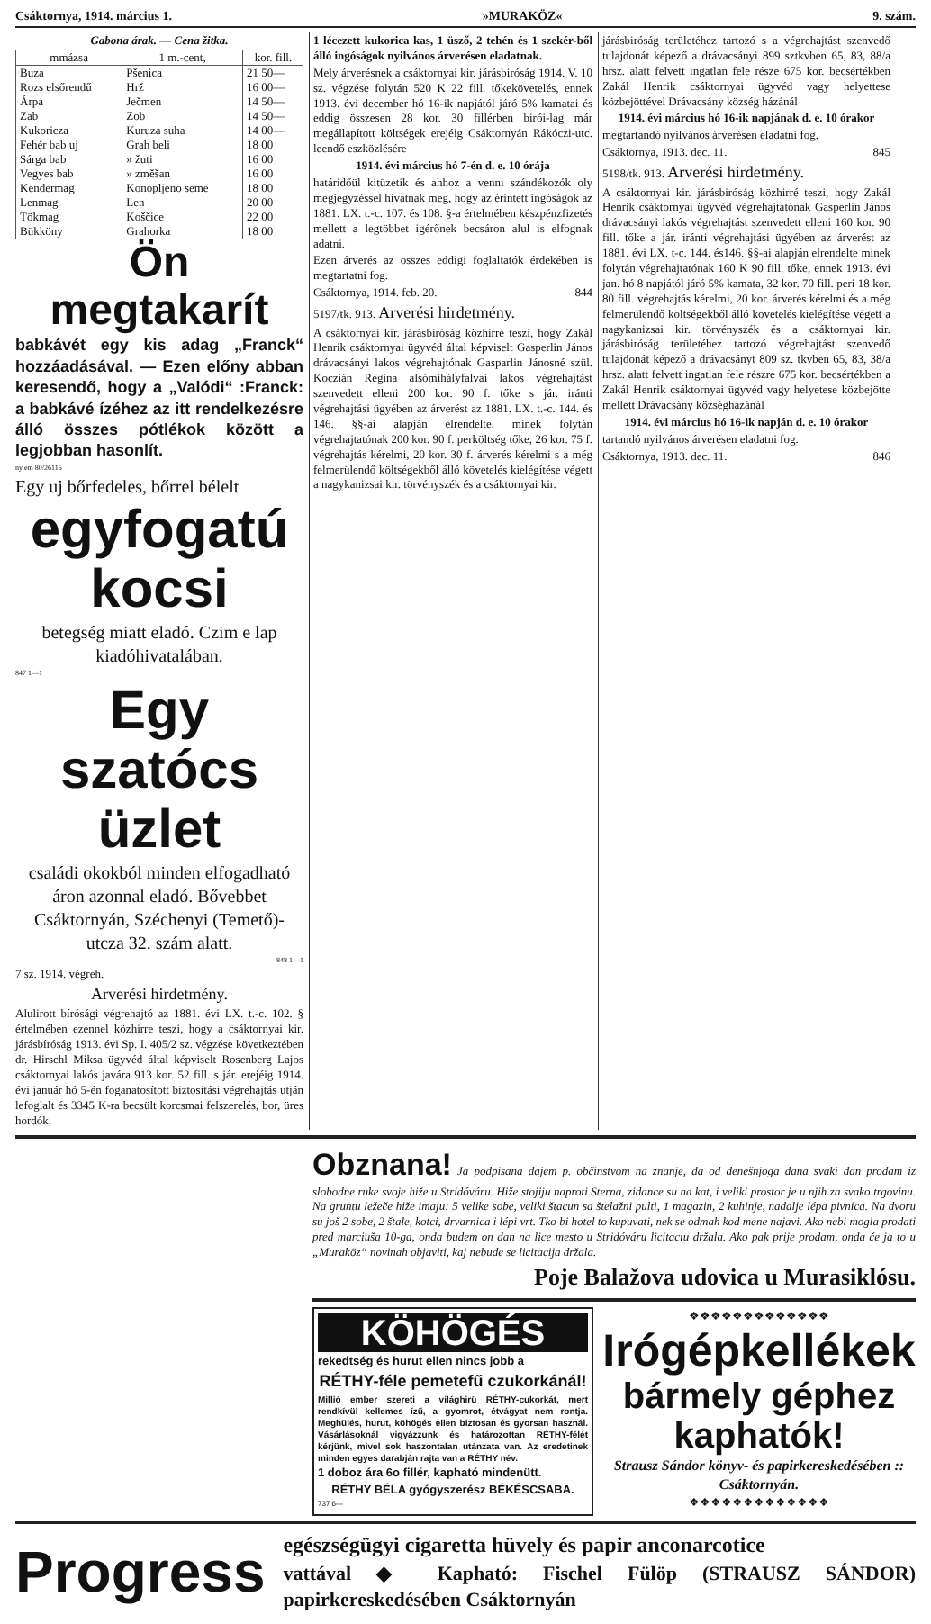Csáktornya, 1914. március 1. »MURAKÖZ« 9. szám.
Gabona árak. — Cena žitka.
| mmázsa | 1 m.-cent, | kor. fill. |
| --- | --- | --- |
| Buza | Pšenica | 21 50— |
| Rozs elsőrendű | Hrž | 16 00— |
| Árpa | Ječmen | 14 50— |
| Zab | Zob | 14 50— |
| Kukoricza | Kuruza suha | 14 00— |
| Fehér bab uj | Grah beli | 18 00 |
| Sárga bab | » žuti | 16 00 |
| Vegyes bab | » změšan | 16 00 |
| Kendermag | Konopljeno seme | 18 00 |
| Lenmag | Len | 20 00 |
| Tökmag | Koščice | 22 00 |
| Bükköny | Grahorka | 18 00 |
Ön megtakarít
babkávét egy kis adag „Franck“ hozzáadásával. — Ezen előny abban keresendő, hogy a „Valódi“ :Franck: a babkávé ízéhez az itt rendelkezésre álló összes pótlékok között a legjobban hasonlít.
ny em 80/26115
Egy uj bőrfedeles, bőrrel bélelt
egyfogatú kocsi
betegség miatt eladó. Czim e lap kiadóhivatalában.
847 1—1
Egy szatócs üzlet
családi okokból minden elfogadható áron azonnal eladó. Bővebbet Csáktornyán, Széchenyi (Temető)-utcza 32. szám alatt.
848 1—1
7 sz. 1914. végreh.
Arverési hirdetmény.
Alulirott bírósági végrehajtó az 1881. évi LX. t.-c. 102. § értelmében ezennel közhirre teszi, hogy a csáktornyai kir. járásbíróság 1913. évi Sp. I. 405/2 sz. végzése következtében dr. Hirschl Miksa ügyvéd által képviselt Rosenberg Lajos csáktornyai lakós javára 913 kor. 52 fill. s jár. erejéig 1914. évi január hó 5-én foganatosított biztosítási végrehajtás utján lefoglalt és 3345 K-ra becsült korcsmai felszerelés, bor, üres hordók,
1 lécezett kukorica kas, 1 üsző, 2 tehén és 1 szekér-ből álló ingóságok nyilvános árverésen eladatnak.
Mely árverésnek a csáktornyai kir. járásbiróság 1914. V. 10 sz. végzése folytán 520 K 22 fill. tőkekövetelés, ennek 1913. évi december hó 16-ik napjától járó 5% kamatai és eddig összesen 28 kor. 30 fillérben birói-lag már megállapított költségek erejéig Csáktornyán Rákóczi-utc. leendő eszközlésére
1914. évi március hó 7-én d. e. 10 órája
határidőül kitüzetik és ahhoz a venni szándékozók oly megjegyzéssel hivatnak meg, hogy az érintett ingóságok az 1881. LX. t.-c. 107. és 108. §-a értelmében készpénzfizetés mellett a legtöbbet igérőnek becsáron alul is elfognak adatni.
Ezen árverés az összes eddigi foglaltatók érdekében is megtartatni fog.
Csáktornya, 1914. feb. 20. 844
5197/tk. 913. Arverési hirdetmény.
A csáktornyai kir. járásbiróság közhirré teszi, hogy Zakál Henrik csáktornyai ügyvéd által képviselt Gasperlin János drávacsányi lakos végrehajtónak Gasparlin Jánosné szül. Koczián Regina alsómihályfalvai lakos végrehajtást szenvedett elleni 200 kor. 90 f. tőke s jár. iránti végrehajtási ügyében az árverést az 1881. LX. t.-c. 144. és 146. §§-ai alapján elrendelte, minek folytán végrehajtatónak 200 kor. 90 f. perköltség tőke, 26 kor. 75 f. végrehajtás kérelmi, 20 kor. 30 f. árverés kérelmi s a még felmerülendő költségekből álló követelés kielégítése végett a nagykanizsai kir. törvényszék és a csáktornyai kir.
járásbiróság területéhez tartozó s a végrehajtást szenvedő tulajdonát képező a drávacsányi 899 sztkvben 65, 83, 88/a hrsz. alatt felvett ingatlan fele része 675 kor. becsértékben Zakál Henrik csáktornyai ügyvéd vagy helyettese közbejöttével Drávacsány község házánál
1914. évi március hó 16-ik napjának d. e. 10 órakor
megtartandó nyilvános árverésen eladatni fog.
Csáktornya, 1913. dec. 11. 845
5198/tk. 913. Arverési hirdetmény.
A csáktornyai kir. járásbiróság közhirré teszi, hogy Zakál Henrik csáktornyai ügyvéd végrehajtatónak Gasperlin János drávacsányi lakós végrehajtást szenvedett elleni 160 kor. 90 fill. tőke a jár. iránti végrehajtási ügyében az árverést az 1881. évi LX. t-c. 144. és146. §§-ai alapján elrendelte minek folytán végrehajtatónak 160 K 90 fill. tőke, ennek 1913. évi jan. hó 8 napjától járó 5% kamata, 32 kor. 70 fill. peri 18 kor. 80 fill. végrehajtás kérelmi, 20 kor. árverés kérelmi és a még felmerülendő költségekből álló követelés kielégítése végett a nagykanizsai kir. törvényszék és a csáktornyai kir. járásbiróság területéhez tartozó végrehajtást szenvedő tulajdonát képező a drávacsányt 809 sz. tkvben 65, 83, 38/a hrsz. alatt felvett ingatlan fele részre 675 kor. becsértékben a Zakál Henrik csáktornyai ügyvéd vagy helyetese közbejötte mellett Drávacsány községházánál
1914. évi március hó 16-ik napján d. e. 10 órakor
tartandó nyilvános árverésen eladatni fog.
Csáktornya, 1913. dec. 11. 846
Obznana! Ja podpisana dajem p. občinstvom na znanje, da od denešnjoga dana svaki dan prodam iz slobodne ruke svoje hiže u Stridóváru. Hiže stojiju naproti Sterna, zidance su na kat, i veliki prostor je u njih za svako trgovinu. Na gruntu ležeče hiže imaju: 5 velike sobe, veliki štacun sa štelažni pulti, 1 magazin, 2 kuhinje, nadalje lépa pivnica. Na dvoru su još 2 sobe, 2 štale, kotci, drvarnica i lépi vrt. Tko bi hotel to kupuvati, nek se odmah kod mene najavi. Ako nebi mogla prodati pred marciuša 10-ga, onda budem on dan na lice mesto u Stridóváru licitaciu držala. Ako pak prije prodam, onda če ja to u „Muraköz“ novinah objaviti, kaj nebude se licitacija držala.
Poje Balažova udovica u Murasiklósu.
KÖHÖGÉS
rekedtség és hurut ellen nincs jobb a
RÉTHY-féle pemetefű czukorkánál!
Millió ember szereti a világhirü RÉTHY-cukorkát, mert rendkívül kellemes ízű, a gyomrot, étvágyat nem rontja. Meghülés, hurut, köhögés ellen biztosan és gyorsan használ. Vásárlásoknál vigyázzunk és határozottan RÉTHY-félét kérjünk, mivel sok haszontalan utánzata van. Az eredetinek minden egyes darabján rajta van a RÉTHY név.
1 doboz ára 6o fillér, kapható mindenütt.
RÉTHY BÉLA gyógyszerész BÉKÉSCSABA.
737 6—
❖❖❖❖❖❖❖❖❖❖❖❖❖
Irógépkellékek
bármely géphez kaphatók!
Strausz Sándor könyv- és papirkereskedésében :: Csáktornyán.
❖❖❖❖❖❖❖❖❖❖❖❖❖
Progress
egészségügyi cigaretta hüvely és papir anconarcotice
vattával ◆ Kapható: Fischel Fülöp (STRAUSZ SÁNDOR) papirkereskedésében Csáktornyán